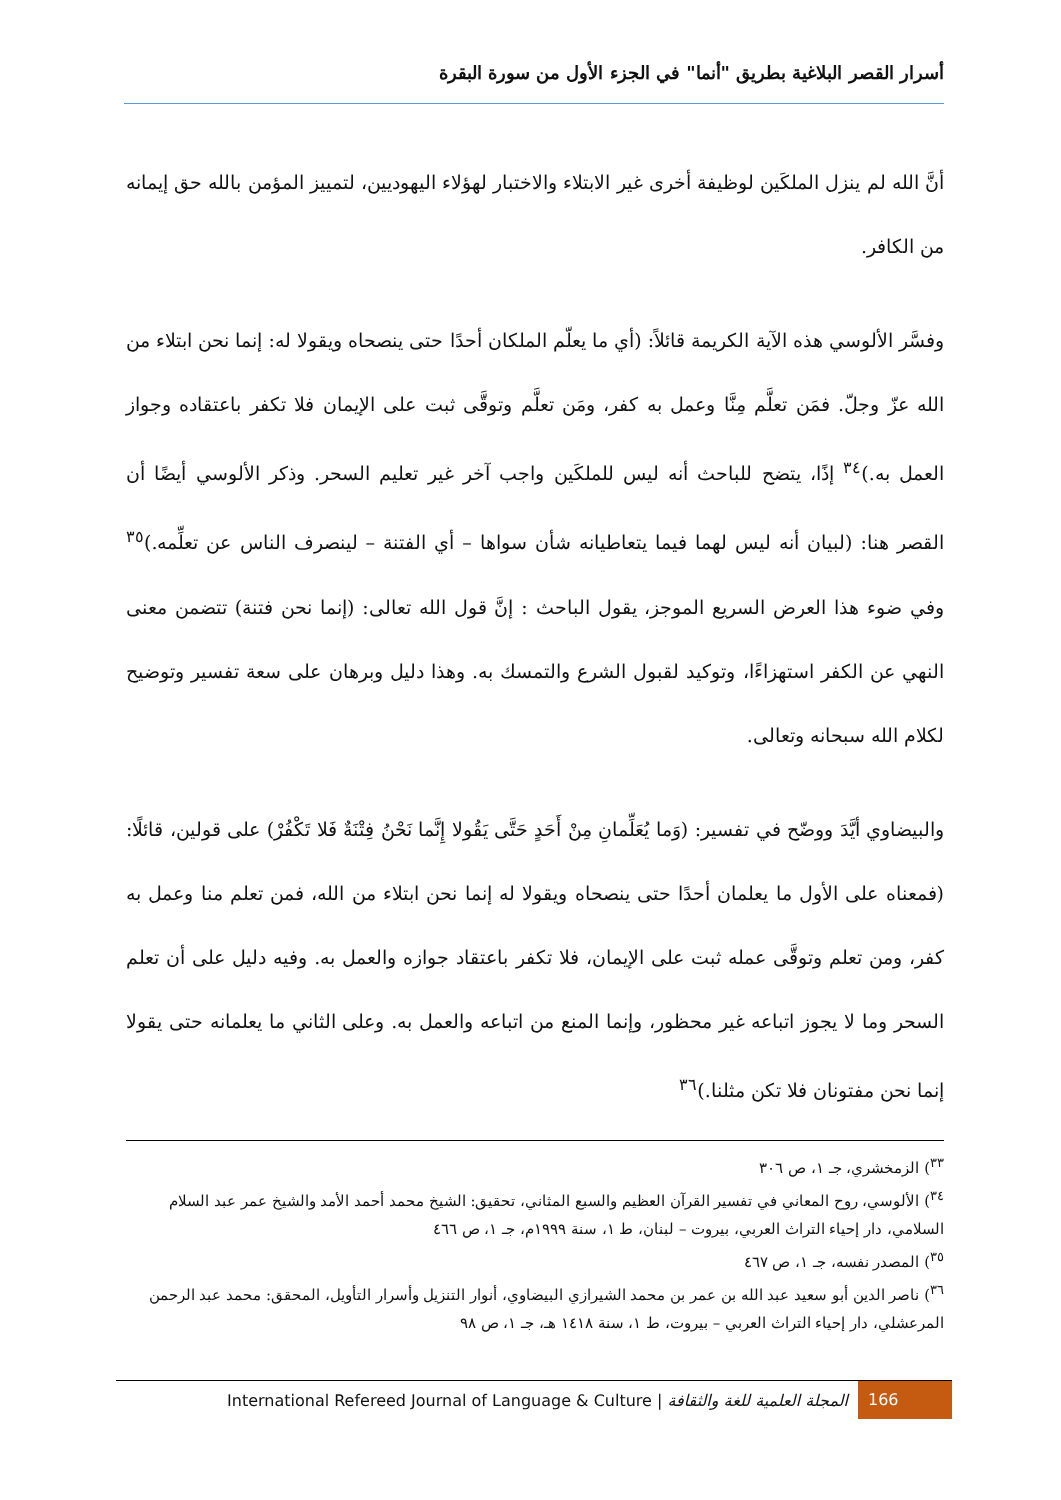أسرار القصر البلاغية بطريق "أنما" في الجزء الأول من سورة البقرة
أنَّ الله لم ينزل الملكَين لوظيفة أخرى غير الابتلاء والاختبار لهؤلاء اليهوديين، لتمييز المؤمن بالله حق إيمانه من الكافر.
وفسَّر الألوسي هذه الآية الكريمة قائلاً: (أي ما يعلّم الملكان أحدًا حتى ينصحاه ويقولا له: إنما نحن ابتلاء من الله عزّ وجلّ. فمَن تعلَّم مِنَّا وعمل به كفر، ومَن تعلَّم وتوقَّى ثبت على الإيمان فلا تكفر باعتقاده وجواز العمل به.)<sup>٣٤</sup> إذًا، يتضح للباحث أنه ليس للملكَين واجب آخر غير تعليم السحر. وذكر الألوسي أيضًا أن القصر هنا: (لبيان أنه ليس لهما فيما يتعاطيانه شأن سواها – أي الفتنة – لينصرف الناس عن تعلِّمه.)<sup>٣٥</sup> وفي ضوء هذا العرض السريع الموجز، يقول الباحث : إنَّ قول الله تعالى: (إنما نحن فتنة) تتضمن معنى النهي عن الكفر استهزاءًا، وتوكيد لقبول الشرع والتمسك به. وهذا دليل وبرهان على سعة تفسير وتوضيح لكلام الله سبحانه وتعالى.
والبيضاوي أيَّدَ ووضّح في تفسير: (وَما يُعَلِّمانِ مِنْ أَحَدٍ حَتَّى يَقُولا إِنَّما نَحْنُ فِتْنَةٌ فَلا تَكْفُرْ) على قولين، قائلًا: (فمعناه على الأول ما يعلمان أحدًا حتى ينصحاه ويقولا له إنما نحن ابتلاء من الله، فمن تعلم منا وعمل به كفر، ومن تعلم وتوقَّى عمله ثبت على الإيمان، فلا تكفر باعتقاد جوازه والعمل به. وفيه دليل على أن تعلم السحر وما لا يجوز اتباعه غير محظور، وإنما المنع من اتباعه والعمل به. وعلى الثاني ما يعلمانه حتى يقولا إنما نحن مفتونان فلا تكن مثلنا.)<sup>٣٦</sup>
<sup>٣٣</sup>) الزمخشري، جـ ١، ص ٣٠٦
<sup>٣٤</sup>) الألوسي، روح المعاني في تفسير القرآن العظيم والسبع المثاني، تحقيق: الشيخ محمد أحمد الأمد والشيخ عمر عبد السلام السلامي، دار إحياء التراث العربي، بيروت – لبنان، ط ١، سنة ١٩٩٩م، جـ ١، ص ٤٦٦
<sup>٣٥</sup>) المصدر نفسه، جـ ١، ص ٤٦٧
<sup>٣٦</sup>) ناصر الدين أبو سعيد عبد الله بن عمر بن محمد الشيرازي البيضاوي، أنوار التنزيل وأسرار التأويل، المحقق: محمد عبد الرحمن المرعشلي، دار إحياء التراث العربي – بيروت، ط ١، سنة ١٤١٨ هـ، جـ ١، ص ٩٨
International Refereed Journal of Language & Culture | المجلة العلمية للغة والثقافة 166